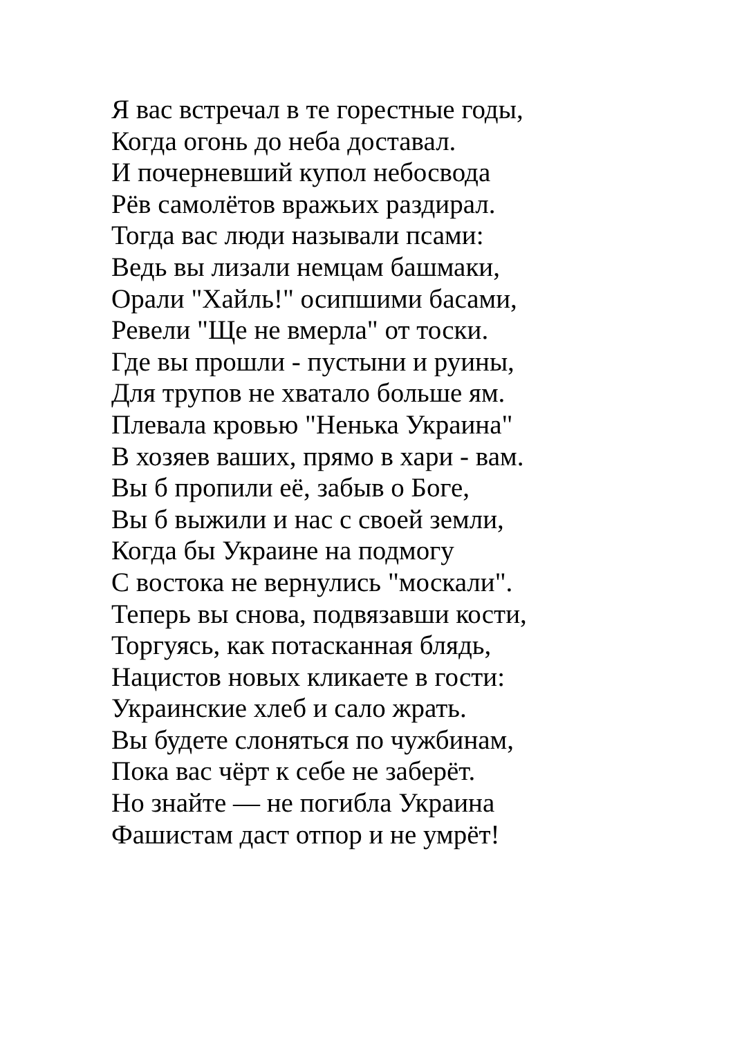Я вас встречал в те горестные годы,
Когда огонь до неба доставал.
И почерневший купол небосвода
Рёв самолётов вражьих раздирал.
Тогда вас люди называли псами:
Ведь вы лизали немцам башмаки,
Орали "Хайль!" осипшими басами,
Ревели "Ще не вмерла" от тоски.
Где вы прошли - пустыни и руины,
Для трупов не хватало больше ям.
Плевала кровью "Ненька Украина"
В хозяев ваших, прямо в хари - вам.
Вы б пропили её, забыв о Боге,
Вы б выжили и нас с своей земли,
Когда бы Украине на подмогу
С востока не вернулись "москали".
Теперь вы снова, подвязавши кости,
Торгуясь, как потасканная блядь,
Нацистов новых кликаете в гости:
Украинские хлеб и сало жрать.
Вы будете слоняться по чужбинам,
Пока вас чёрт к себе не заберёт.
Но знайте — не погибла Украина
Фашистам даст отпор и не умрёт!